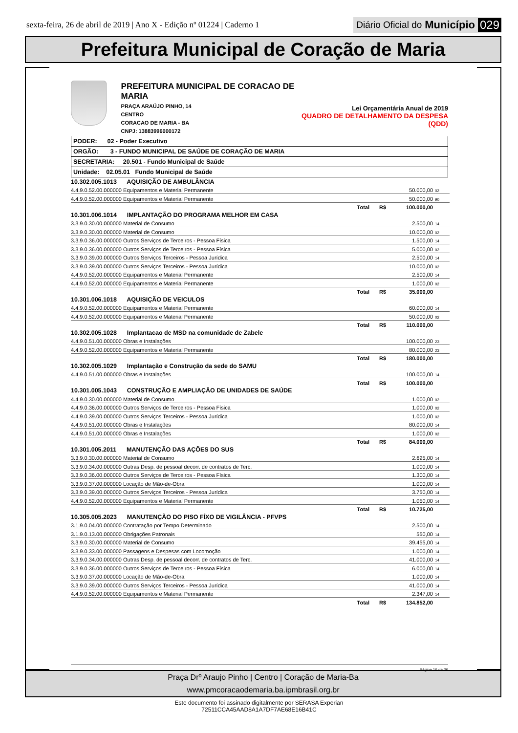sexta-feira, 26 de abril de 2019 | Ano X - Edição nº 01224 | Caderno 1
Diário Oficial do Município 029
Prefeitura Municipal de Coração de Maria
PREFEITURA MUNICIPAL DE CORACAO DE MARIA
PRAÇA ARAÚJO PINHO, 14
CENTRO
CORACAO DE MARIA - BA
CNPJ: 13883996000172
Lei Orçamentária Anual de 2019
QUADRO DE DETALHAMENTO DA DESPESA (QDD)
PODER: 02 - Poder Executivo
ORGÃO: 3 - FUNDO MUNICIPAL DE SAÚDE DE CORAÇÃO DE MARIA
SECRETARIA: 20.501 - Fundo Municipal de Saúde
Unidade: 02.05.01 Fundo Municipal de Saúde
| 10.302.005.1013 AQUISIÇÃO DE AMBULÂNCIA | | | | |
| 4.4.9.0.52.00.000000 Equipamentos e Material Permanente | | | 50.000,00 | 02 |
| 4.4.9.0.52.00.000000 Equipamentos e Material Permanente | | | 50.000,00 | 90 |
| Total | R$ | 100.000,00 | | |
| 10.301.006.1014 IMPLANTAÇÃO DO PROGRAMA MELHOR EM CASA | | | | |
| 3.3.9.0.30.00.000000 Material de Consumo | | | 2.500,00 | 14 |
| 3.3.9.0.30.00.000000 Material de Consumo | | | 10.000,00 | 02 |
| 3.3.9.0.36.00.000000 Outros Serviços de Terceiros - Pessoa Física | | | 1.500,00 | 14 |
| 3.3.9.0.36.00.000000 Outros Serviços de Terceiros - Pessoa Física | | | 5.000,00 | 02 |
| 3.3.9.0.39.00.000000 Outros Serviços Terceiros - Pessoa Jurídica | | | 2.500,00 | 14 |
| 3.3.9.0.39.00.000000 Outros Serviços Terceiros - Pessoa Jurídica | | | 10.000,00 | 02 |
| 4.4.9.0.52.00.000000 Equipamentos e Material Permanente | | | 2.500,00 | 14 |
| 4.4.9.0.52.00.000000 Equipamentos e Material Permanente | | | 1.000,00 | 02 |
| Total | R$ | 35.000,00 | | |
| 10.301.006.1018 AQUISIÇÃO DE VEICULOS | | | | |
| 4.4.9.0.52.00.000000 Equipamentos e Material Permanente | | | 60.000,00 | 14 |
| 4.4.9.0.52.00.000000 Equipamentos e Material Permanente | | | 50.000,00 | 02 |
| Total | R$ | 110.000,00 | | |
| 10.302.005.1028 Implantacao de MSD na comunidade de Zabele | | | | |
| 4.4.9.0.51.00.000000 Obras e Instalações | | | 100.000,00 | 23 |
| 4.4.9.0.52.00.000000 Equipamentos e Material Permanente | | | 80.000,00 | 23 |
| Total | R$ | 180.000,00 | | |
| 10.302.005.1029 Implantação e Construção da sede do SAMU | | | | |
| 4.4.9.0.51.00.000000 Obras e Instalações | | | 100.000,00 | 14 |
| Total | R$ | 100.000,00 | | |
| 10.301.005.1043 CONSTRUÇÃO E AMPLIAÇÃO DE UNIDADES DE SAÚDE | | | | |
| 4.4.9.0.30.00.000000 Material de Consumo | | | 1.000,00 | 02 |
| 4.4.9.0.36.00.000000 Outros Serviços de Terceiros - Pessoa Física | | | 1.000,00 | 02 |
| 4.4.9.0.39.00.000000 Outros Serviços Terceiros - Pessoa Jurídica | | | 1.000,00 | 02 |
| 4.4.9.0.51.00.000000 Obras e Instalações | | | 80.000,00 | 14 |
| 4.4.9.0.51.00.000000 Obras e Instalações | | | 1.000,00 | 02 |
| Total | R$ | 84.000,00 | | |
| 10.301.005.2011 MANUTENÇÃO DAS AÇÕES DO SUS | | | | |
| 3.3.9.0.30.00.000000 Material de Consumo | | | 2.625,00 | 14 |
| 3.3.9.0.34.00.000000 Outras Desp. de pessoal decorr. de contratos de Terc. | | | 1.000,00 | 14 |
| 3.3.9.0.36.00.000000 Outros Serviços de Terceiros - Pessoa Física | | | 1.300,00 | 14 |
| 3.3.9.0.37.00.000000 Locação de Mão-de-Obra | | | 1.000,00 | 14 |
| 3.3.9.0.39.00.000000 Outros Serviços Terceiros - Pessoa Jurídica | | | 3.750,00 | 14 |
| 4.4.9.0.52.00.000000 Equipamentos e Material Permanente | | | 1.050,00 | 14 |
| Total | R$ | 10.725,00 | | |
| 10.305.005.2023 MANUTENÇÃO DO PISO FÍXO DE VIGILÂNCIA - PFVPS | | | | |
| 3.1.9.0.04.00.000000 Contratação por Tempo Determinado | | | 2.500,00 | 14 |
| 3.1.9.0.13.00.000000 Obrigações Patronais | | | 550,00 | 14 |
| 3.3.9.0.30.00.000000 Material de Consumo | | | 39.455,00 | 14 |
| 3.3.9.0.33.00.000000 Passagens e Despesas com Locomoção | | | 1.000,00 | 14 |
| 3.3.9.0.34.00.000000 Outras Desp. de pessoal decorr. de contratos de Terc. | | | 41.000,00 | 14 |
| 3.3.9.0.36.00.000000 Outros Serviços de Terceiros - Pessoa Física | | | 6.000,00 | 14 |
| 3.3.9.0.37.00.000000 Locação de Mão-de-Obra | | | 1.000,00 | 14 |
| 3.3.9.0.39.00.000000 Outros Serviços Terceiros - Pessoa Jurídica | | | 41.000,00 | 14 |
| 4.4.9.0.52.00.000000 Equipamentos e Material Permanente | | | 2.347,00 | 14 |
| Total | R$ | 134.852,00 | | |
Página 16 de 36
Praça Drº Araujo Pinho | Centro | Coração de Maria-Ba
www.pmcoracaodemaria.ba.ipmbrasil.org.br
Este documento foi assinado digitalmente por SERASA Experian
72511CCA45AAD8A1A7DF7AE68E16B41C